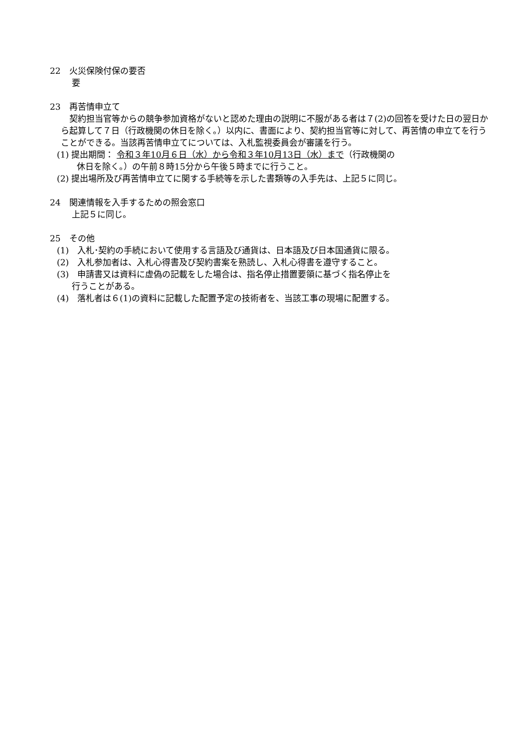22　火災保険付保の要否
要
23　再苦情申立て
　契約担当官等からの競争参加資格がないと認めた理由の説明に不服がある者は７(2)の回答を受けた日の翌日から起算して７日（行政機関の休日を除く。）以内に、書面により、契約担当官等に対して、再苦情の申立てを行うことができる。当該再苦情申立てについては、入札監視委員会が審議を行う。
(1) 提出期間： 令和３年10月６日（水）から令和３年10月13日（水）まで（行政機関の
休日を除く。）の午前８時15分から午後５時までに行うこと。
(2) 提出場所及び再苦情申立てに関する手続等を示した書類等の入手先は、上記５に同じ。
24　関連情報を入手するための照会窓口
上記５に同じ。
25　その他
(1)　入札･契約の手続において使用する言語及び通貨は、日本語及び日本国通貨に限る。
(2)　入札参加者は、入札心得書及び契約書案を熟読し、入札心得書を遵守すること。
(3)　申請書又は資料に虚偽の記載をした場合は、指名停止措置要領に基づく指名停止を
行うことがある。
(4)　落札者は６(1)の資料に記載した配置予定の技術者を、当該工事の現場に配置する。